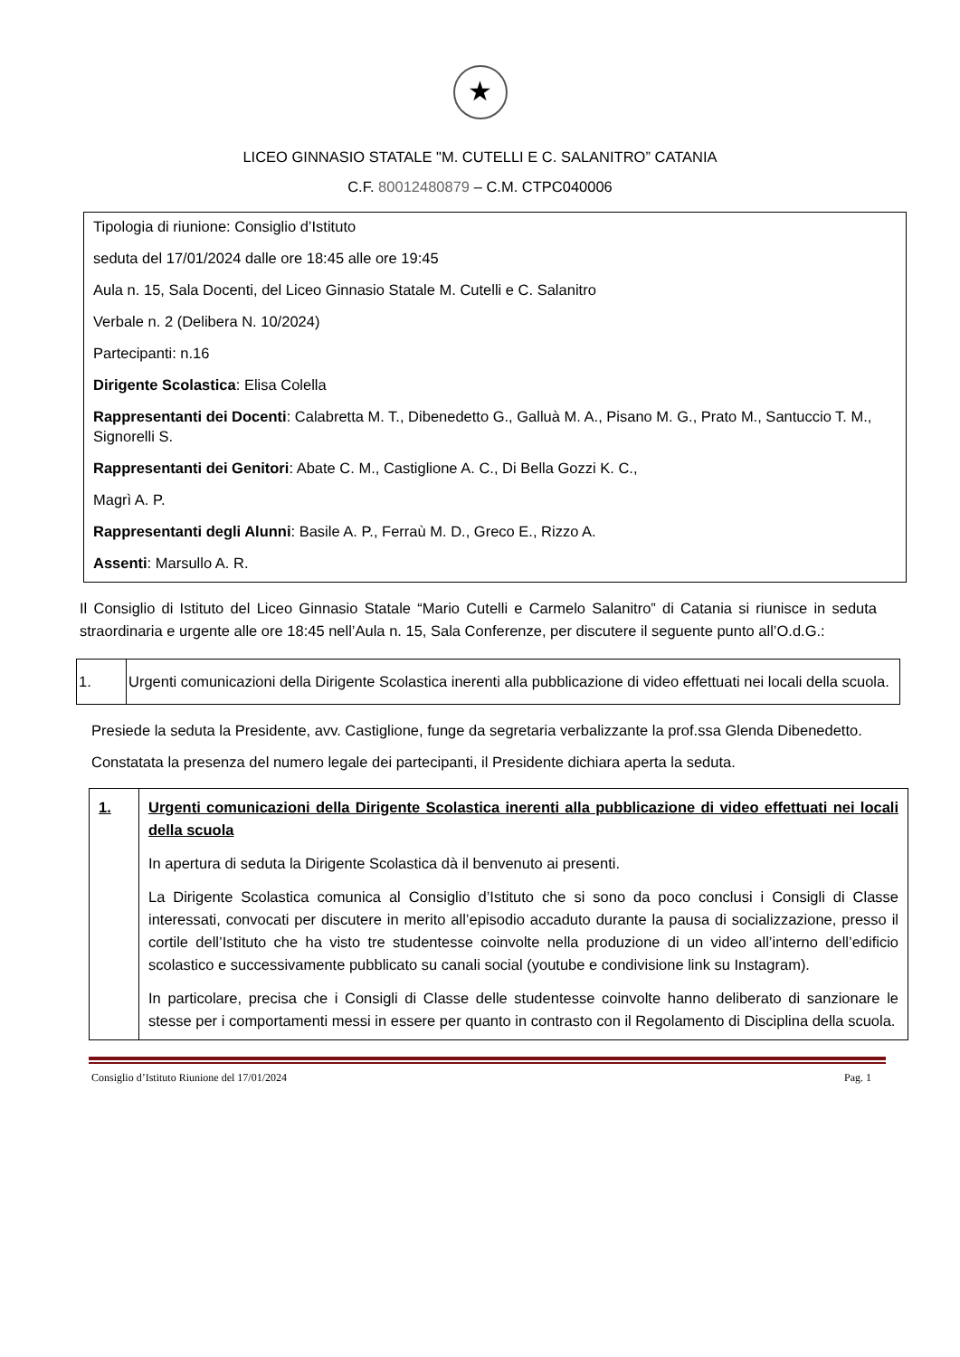★
LICEO GINNASIO STATALE "M. CUTELLI E C. SALANITRO” CATANIA
C.F. 80012480879 – C.M. CTPC040006
Tipologia di riunione: Consiglio d’Istituto
seduta del 17/01/2024 dalle ore 18:45 alle ore 19:45
Aula n. 15, Sala Docenti, del Liceo Ginnasio Statale M. Cutelli e C. Salanitro
Verbale n. 2 (Delibera N. 10/2024)
Partecipanti: n.16
Dirigente Scolastica: Elisa Colella
Rappresentanti dei Docenti: Calabretta M. T., Dibenedetto G., Galluà M. A., Pisano M. G., Prato M., Santuccio T. M., Signorelli S.
Rappresentanti dei Genitori: Abate C. M., Castiglione A. C., Di Bella Gozzi K. C.,
Magrì A. P.
Rappresentanti degli Alunni: Basile A. P., Ferraù M. D., Greco E., Rizzo A.
Assenti: Marsullo A. R.
Il Consiglio di Istituto del Liceo Ginnasio Statale “Mario Cutelli e Carmelo Salanitro” di Catania si riunisce in seduta straordinaria e urgente alle ore 18:45 nell’Aula n. 15, Sala Conferenze, per discutere il seguente punto all’O.d.G.:
| 1. | Urgenti comunicazioni della Dirigente Scolastica inerenti alla pubblicazione di video effettuati nei locali della scuola. |
Presiede la seduta la Presidente, avv. Castiglione, funge da segretaria verbalizzante la prof.ssa Glenda Dibenedetto.
Constatata la presenza del numero legale dei partecipanti, il Presidente dichiara aperta la seduta.
| 1. | Urgenti comunicazioni della Dirigente Scolastica inerenti alla pubblicazione di video effettuati nei locali della scuola In apertura di seduta la Dirigente Scolastica dà il benvenuto ai presenti. La Dirigente Scolastica comunica al Consiglio d’Istituto che si sono da poco conclusi i Consigli di Classe interessati, convocati per discutere in merito all’episodio accaduto durante la pausa di socializzazione, presso il cortile dell’Istituto che ha visto tre studentesse coinvolte nella produzione di un video all’interno dell’edificio scolastico e successivamente pubblicato su canali social (youtube e condivisione link su Instagram). In particolare, precisa che i Consigli di Classe delle studentesse coinvolte hanno deliberato di sanzionare le stesse per i comportamenti messi in essere per quanto in contrasto con il Regolamento di Disciplina della scuola. |
Consiglio d’Istituto Riunione del 17/01/2024 Pag. 1